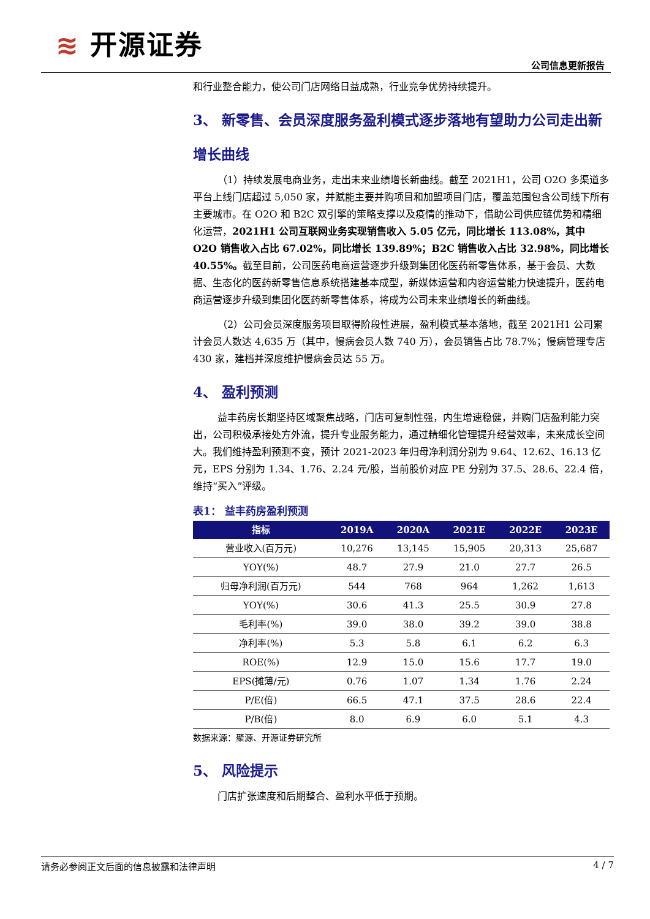≋ 开源证券
公司信息更新报告
和行业整合能力，使公司门店网络日益成熟，行业竞争优势持续提升。
3、 新零售、会员深度服务盈利模式逐步落地有望助力公司走出新增长曲线
（1）持续发展电商业务，走出未来业绩增长新曲线。截至 2021H1，公司 O2O 多渠道多平台上线门店超过 5,050 家，并赋能主要并购项目和加盟项目门店，覆盖范围包含公司线下所有主要城市。在 O2O 和 B2C 双引擎的策略支撑以及疫情的推动下，借助公司供应链优势和精细化运营，2021H1 公司互联网业务实现销售收入 5.05 亿元，同比增长 113.08%，其中 O2O 销售收入占比 67.02%，同比增长 139.89%；B2C 销售收入占比 32.98%，同比增长 40.55%。截至目前，公司医药电商运营逐步升级到集团化医药新零售体系，基于会员、大数据、生态化的医药新零售信息系统搭建基本成型，新媒体运营和内容运营能力快速提升，医药电商运营逐步升级到集团化医药新零售体系，将成为公司未来业绩增长的新曲线。
（2）公司会员深度服务项目取得阶段性进展，盈利模式基本落地，截至 2021H1 公司累计会员人数达 4,635 万（其中，慢病会员人数 740 万），会员销售占比 78.7%；慢病管理专店 430 家，建档并深度维护慢病会员达 55 万。
4、 盈利预测
益丰药房长期坚持区域聚焦战略，门店可复制性强，内生增速稳健，并购门店盈利能力突出，公司积极承接处方外流，提升专业服务能力，通过精细化管理提升经营效率，未来成长空间大。我们维持盈利预测不变，预计 2021-2023 年归母净利润分别为 9.64、12.62、16.13 亿元，EPS 分别为 1.34、1.76、2.24 元/股，当前股价对应 PE 分别为 37.5、28.6、22.4 倍，维持“买入”评级。
表1： 益丰药房盈利预测
| 指标 | 2019A | 2020A | 2021E | 2022E | 2023E |
| --- | --- | --- | --- | --- | --- |
| 营业收入(百万元) | 10,276 | 13,145 | 15,905 | 20,313 | 25,687 |
| YOY(%) | 48.7 | 27.9 | 21.0 | 27.7 | 26.5 |
| 归母净利润(百万元) | 544 | 768 | 964 | 1,262 | 1,613 |
| YOY(%) | 30.6 | 41.3 | 25.5 | 30.9 | 27.8 |
| 毛利率(%) | 39.0 | 38.0 | 39.2 | 39.0 | 38.8 |
| 净利率(%) | 5.3 | 5.8 | 6.1 | 6.2 | 6.3 |
| ROE(%) | 12.9 | 15.0 | 15.6 | 17.7 | 19.0 |
| EPS(摊薄/元) | 0.76 | 1.07 | 1.34 | 1.76 | 2.24 |
| P/E(倍) | 66.5 | 47.1 | 37.5 | 28.6 | 22.4 |
| P/B(倍) | 8.0 | 6.9 | 6.0 | 5.1 | 4.3 |
数据来源：聚源、开源证券研究所
5、 风险提示
门店扩张速度和后期整合、盈利水平低于预期。
请务必参阅正文后面的信息披露和法律声明 4 / 7